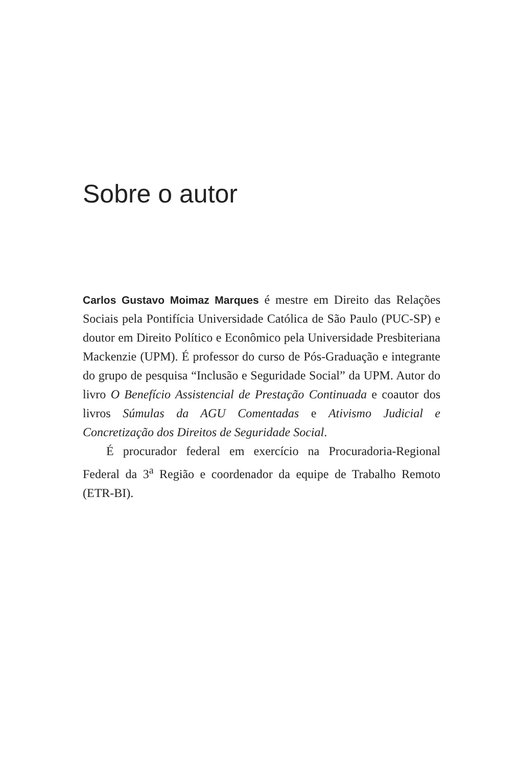Sobre o autor
Carlos Gustavo Moimaz Marques é mestre em Direito das Relações Sociais pela Pontifícia Universidade Católica de São Paulo (PUC-SP) e doutor em Direito Político e Econômico pela Universidade Presbiteriana Mackenzie (UPM). É professor do curso de Pós-Graduação e integrante do grupo de pesquisa “Inclusão e Seguridade Social” da UPM. Autor do livro O Benefício Assistencial de Prestação Continuada e coautor dos livros Súmulas da AGU Comentadas e Ativismo Judicial e Concretização dos Direitos de Seguridade Social.
É procurador federal em exercício na Procuradoria-Regional Federal da 3<sup>a</sup> Região e coordenador da equipe de Trabalho Remoto (ETR-BI).